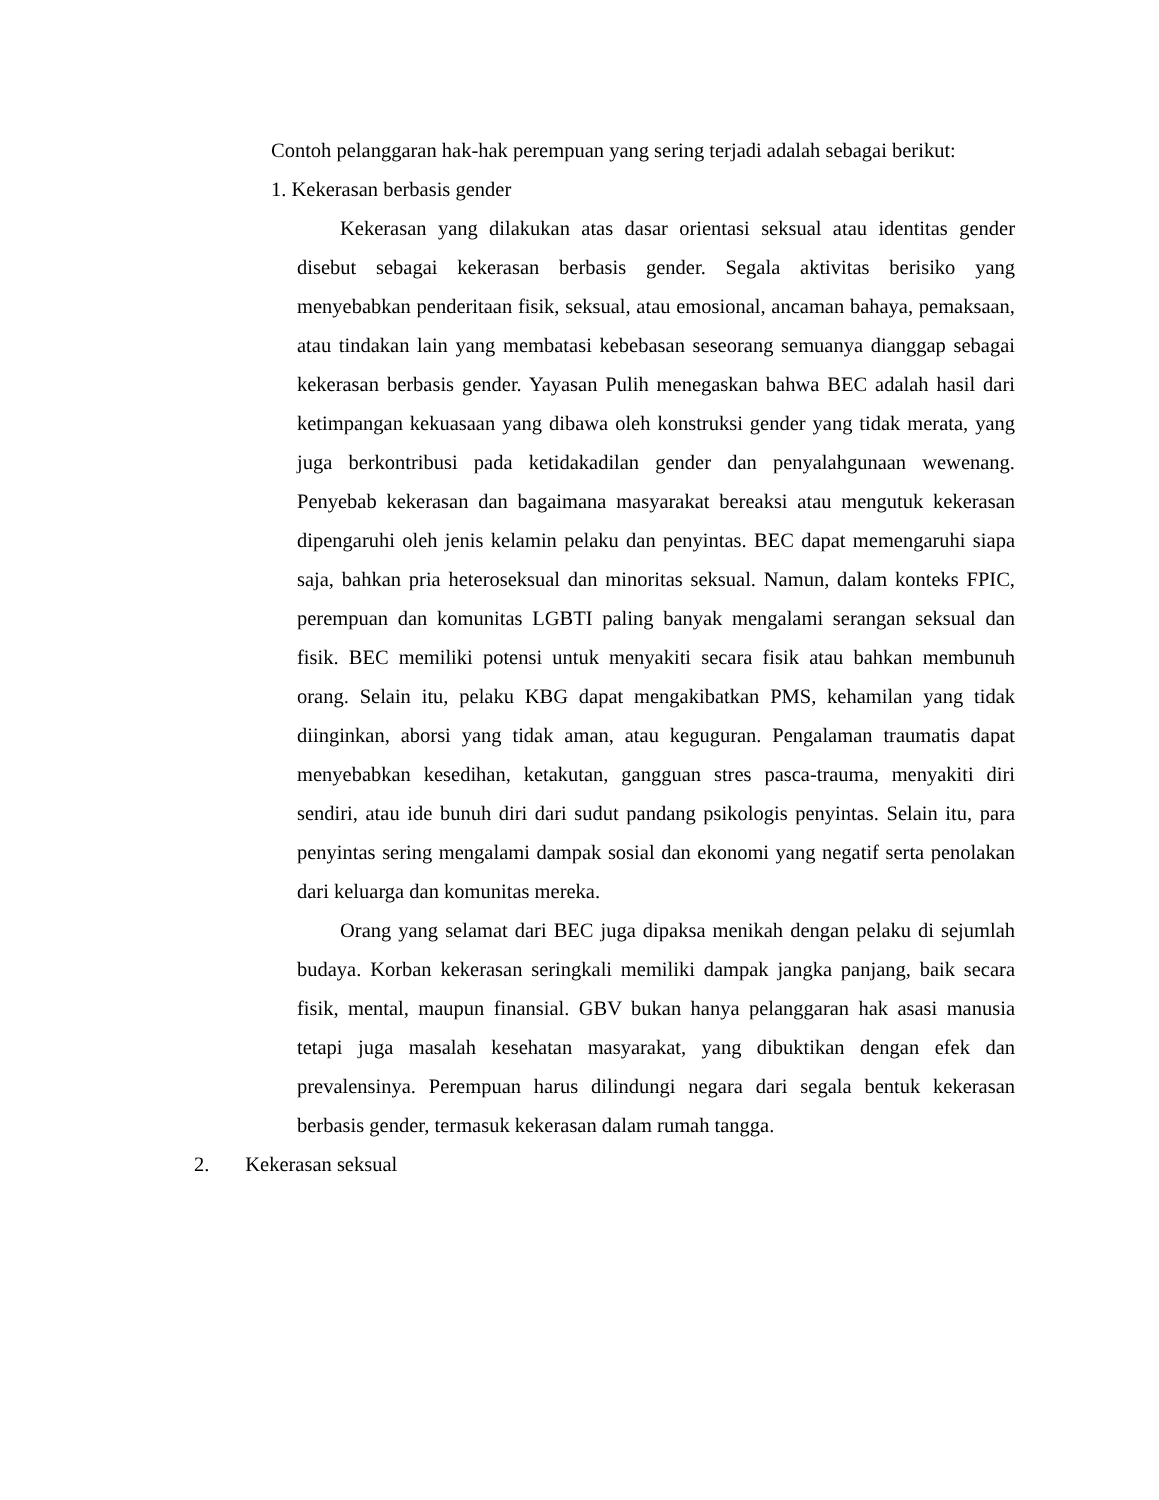Contoh pelanggaran hak-hak perempuan yang sering terjadi adalah sebagai berikut:
1. Kekerasan berbasis gender
Kekerasan yang dilakukan atas dasar orientasi seksual atau identitas gender disebut sebagai kekerasan berbasis gender. Segala aktivitas berisiko yang menyebabkan penderitaan fisik, seksual, atau emosional, ancaman bahaya, pemaksaan, atau tindakan lain yang membatasi kebebasan seseorang semuanya dianggap sebagai kekerasan berbasis gender. Yayasan Pulih menegaskan bahwa BEC adalah hasil dari ketimpangan kekuasaan yang dibawa oleh konstruksi gender yang tidak merata, yang juga berkontribusi pada ketidakadilan gender dan penyalahgunaan wewenang. Penyebab kekerasan dan bagaimana masyarakat bereaksi atau mengutuk kekerasan dipengaruhi oleh jenis kelamin pelaku dan penyintas. BEC dapat memengaruhi siapa saja, bahkan pria heteroseksual dan minoritas seksual. Namun, dalam konteks FPIC, perempuan dan komunitas LGBTI paling banyak mengalami serangan seksual dan fisik. BEC memiliki potensi untuk menyakiti secara fisik atau bahkan membunuh orang. Selain itu, pelaku KBG dapat mengakibatkan PMS, kehamilan yang tidak diinginkan, aborsi yang tidak aman, atau keguguran. Pengalaman traumatis dapat menyebabkan kesedihan, ketakutan, gangguan stres pasca-trauma, menyakiti diri sendiri, atau ide bunuh diri dari sudut pandang psikologis penyintas. Selain itu, para penyintas sering mengalami dampak sosial dan ekonomi yang negatif serta penolakan dari keluarga dan komunitas mereka.
Orang yang selamat dari BEC juga dipaksa menikah dengan pelaku di sejumlah budaya. Korban kekerasan seringkali memiliki dampak jangka panjang, baik secara fisik, mental, maupun finansial. GBV bukan hanya pelanggaran hak asasi manusia tetapi juga masalah kesehatan masyarakat, yang dibuktikan dengan efek dan prevalensinya. Perempuan harus dilindungi negara dari segala bentuk kekerasan berbasis gender, termasuk kekerasan dalam rumah tangga.
2. Kekerasan seksual